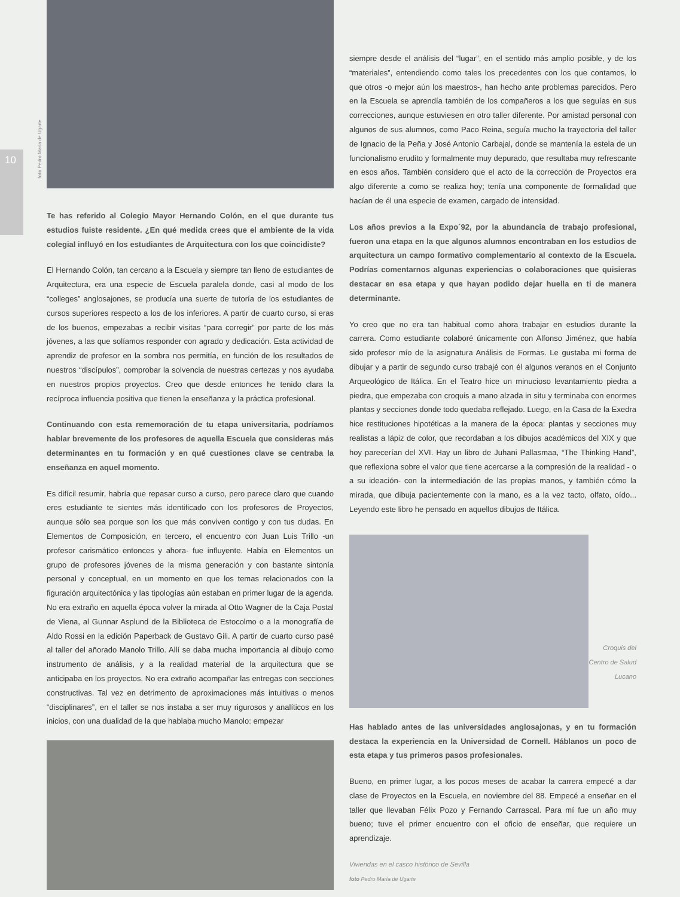10
foto Pedro María de Ugarte
Te has referido al Colegio Mayor Hernando Colón, en el que durante tus estudios fuiste residente. ¿En qué medida crees que el ambiente de la vida colegial influyó en los estudiantes de Arquitectura con los que coincidiste?
El Hernando Colón, tan cercano a la Escuela y siempre tan lleno de estudiantes de Arquitectura, era una especie de Escuela paralela donde, casi al modo de los “colleges” anglosajones, se producía una suerte de tutoría de los estudiantes de cursos superiores respecto a los de los inferiores. A partir de cuarto curso, si eras de los buenos, empezabas a recibir visitas “para corregir” por parte de los más jóvenes, a las que solíamos responder con agrado y dedicación. Esta actividad de aprendiz de profesor en la sombra nos permitía, en función de los resultados de nuestros “discípulos”, comprobar la solvencia de nuestras certezas y nos ayudaba en nuestros propios proyectos. Creo que desde entonces he tenido clara la recíproca influencia positiva que tienen la enseñanza y la práctica profesional.
Continuando con esta rememoración de tu etapa universitaria, podríamos hablar brevemente de los profesores de aquella Escuela que consideras más determinantes en tu formación y en qué cuestiones clave se centraba la enseñanza en aquel momento.
Es difícil resumir, habría que repasar curso a curso, pero parece claro que cuando eres estudiante te sientes más identificado con los profesores de Proyectos, aunque sólo sea porque son los que más conviven contigo y con tus dudas. En Elementos de Composición, en tercero, el encuentro con Juan Luis Trillo -un profesor carismático entonces y ahora- fue influyente. Había en Elementos un grupo de profesores jóvenes de la misma generación y con bastante sintonía personal y conceptual, en un momento en que los temas relacionados con la figuración arquitectónica y las tipologías aún estaban en primer lugar de la agenda. No era extraño en aquella época volver la mirada al Otto Wagner de la Caja Postal de Viena, al Gunnar Asplund de la Biblioteca de Estocolmo o a la monografía de Aldo Rossi en la edición Paperback de Gustavo Gili. A partir de cuarto curso pasé al taller del añorado Manolo Trillo. Allí se daba mucha importancia al dibujo como instrumento de análisis, y a la realidad material de la arquitectura que se anticipaba en los proyectos. No era extraño acompañar las entregas con secciones constructivas. Tal vez en detrimento de aproximaciones más intuitivas o menos “disciplinares”, en el taller se nos instaba a ser muy rigurosos y analíticos en los inicios, con una dualidad de la que hablaba mucho Manolo: empezar
siempre desde el análisis del “lugar”, en el sentido más amplio posible, y de los “materiales”, entendiendo como tales los precedentes con los que contamos, lo que otros -o mejor aún los maestros-, han hecho ante problemas parecidos. Pero en la Escuela se aprendía también de los compañeros a los que seguías en sus correcciones, aunque estuviesen en otro taller diferente. Por amistad personal con algunos de sus alumnos, como Paco Reina, seguía mucho la trayectoria del taller de Ignacio de la Peña y José Antonio Carbajal, donde se mantenía la estela de un funcionalismo erudito y formalmente muy depurado, que resultaba muy refrescante en esos años. También considero que el acto de la corrección de Proyectos era algo diferente a como se realiza hoy; tenía una componente de formalidad que hacían de él una especie de examen, cargado de intensidad.
Los años previos a la Expo´92, por la abundancia de trabajo profesional, fueron una etapa en la que algunos alumnos encontraban en los estudios de arquitectura un campo formativo complementario al contexto de la Escuela. Podrías comentarnos algunas experiencias o colaboraciones que quisieras destacar en esa etapa y que hayan podido dejar huella en ti de manera determinante.
Yo creo que no era tan habitual como ahora trabajar en estudios durante la carrera. Como estudiante colaboré únicamente con Alfonso Jiménez, que había sido profesor mío de la asignatura Análisis de Formas. Le gustaba mi forma de dibujar y a partir de segundo curso trabajé con él algunos veranos en el Conjunto Arqueológico de Itálica. En el Teatro hice un minucioso levantamiento piedra a piedra, que empezaba con croquis a mano alzada in situ y terminaba con enormes plantas y secciones donde todo quedaba reflejado. Luego, en la Casa de la Exedra hice restituciones hipotéticas a la manera de la época: plantas y secciones muy realistas a lápiz de color, que recordaban a los dibujos académicos del XIX y que hoy parecerían del XVI. Hay un libro de Juhani Pallasmaa, “The Thinking Hand”, que reflexiona sobre el valor que tiene acercarse a la compresión de la realidad - o a su ideación- con la intermediación de las propias manos, y también cómo la mirada, que dibuja pacientemente con la mano, es a la vez tacto, olfato, oído... Leyendo este libro he pensado en aquellos dibujos de Itálica.
Croquis del Centro de Salud Lucano
Has hablado antes de las universidades anglosajonas, y en tu formación destaca la experiencia en la Universidad de Cornell. Háblanos un poco de esta etapa y tus primeros pasos profesionales.
Bueno, en primer lugar, a los pocos meses de acabar la carrera empecé a dar clase de Proyectos en la Escuela, en noviembre del 88. Empecé a enseñar en el taller que llevaban Félix Pozo y Fernando Carrascal. Para mí fue un año muy bueno; tuve el primer encuentro con el oficio de enseñar, que requiere un aprendizaje.
Viviendas en el casco histórico de Sevilla
foto Pedro María de Ugarte